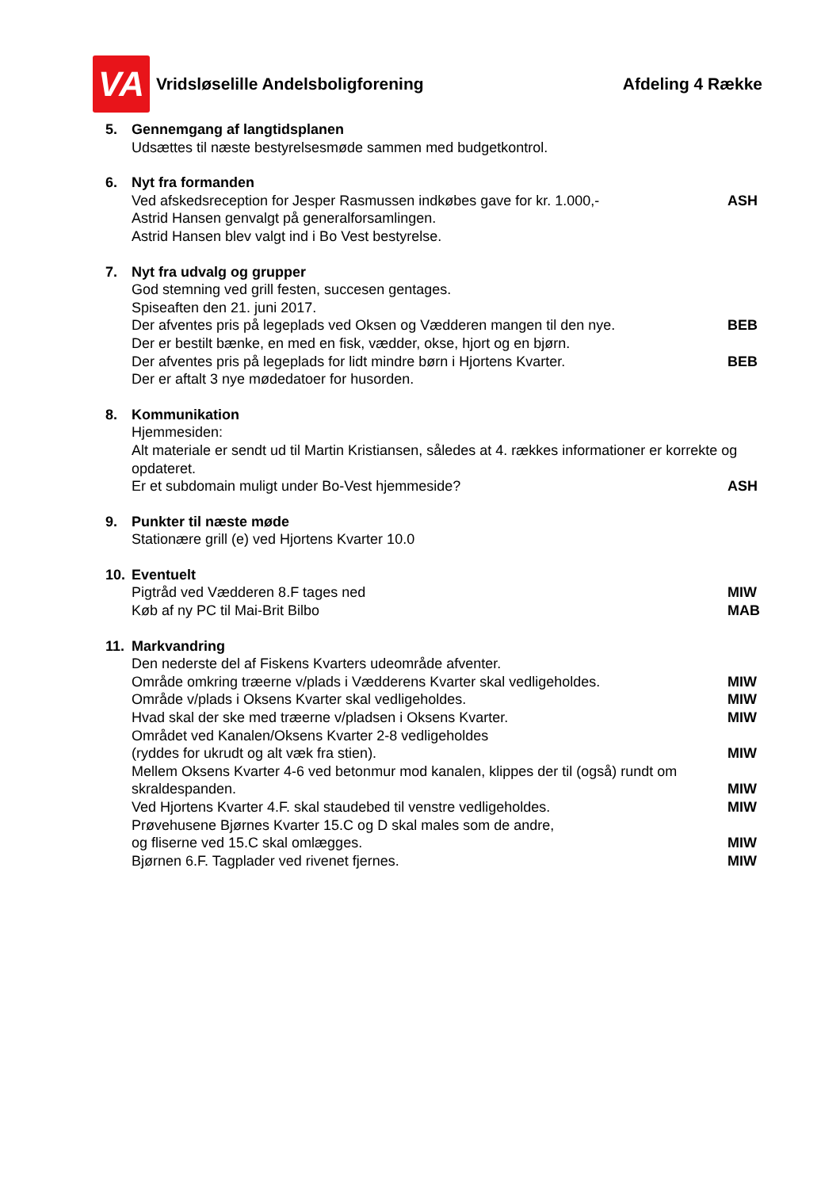VA
Vridsløselille Andelsboligforening
Afdeling 4 Række
5. Gennemgang af langtidsplanen
Udsættes til næste bestyrelsesmøde sammen med budgetkontrol.
6. Nyt fra formanden
Ved afskedsreception for Jesper Rasmussen indkøbes gave for kr. 1.000,- ASH
Astrid Hansen genvalgt på generalforsamlingen.
Astrid Hansen blev valgt ind i Bo Vest bestyrelse.
7. Nyt fra udvalg og grupper
God stemning ved grill festen, succesen gentages.
Spiseaften den 21. juni 2017.
Der afventes pris på legeplads ved Oksen og Vædderen mangen til den nye. BEB
Der er bestilt bænke, en med en fisk, vædder, okse, hjort og en bjørn.
Der afventes pris på legeplads for lidt mindre børn i Hjortens Kvarter. BEB
Der er aftalt 3 nye mødedatoer for husorden.
8. Kommunikation
Hjemmesiden:
Alt materiale er sendt ud til Martin Kristiansen, således at 4. rækkes informationer er korrekte og opdateret.
Er et subdomain muligt under Bo-Vest hjemmeside? ASH
9. Punkter til næste møde
Stationære grill (e) ved Hjortens Kvarter 10.0
10. Eventuelt
Pigtråd ved Vædderen 8.F tages ned MIW
Køb af ny PC til Mai-Brit Bilbo MAB
11. Markvandring
Den nederste del af Fiskens Kvarters udeområde afventer.
Område omkring træerne v/plads i Vædderens Kvarter skal vedligeholdes. MIW
Område v/plads i Oksens Kvarter skal vedligeholdes. MIW
Hvad skal der ske med træerne v/pladsen i Oksens Kvarter. MIW
Området ved Kanalen/Oksens Kvarter 2-8 vedligeholdes
(ryddes for ukrudt og alt væk fra stien). MIW
Mellem Oksens Kvarter 4-6 ved betonmur mod kanalen, klippes der til (også) rundt om skraldespanden. MIW
Ved Hjortens Kvarter 4.F. skal staudebed til venstre vedligeholdes. MIW
Prøvehusene Bjørnes Kvarter 15.C og D skal males som de andre,
og fliserne ved 15.C skal omlægges. MIW
Bjørnen 6.F. Tagplader ved rivenet fjernes. MIW